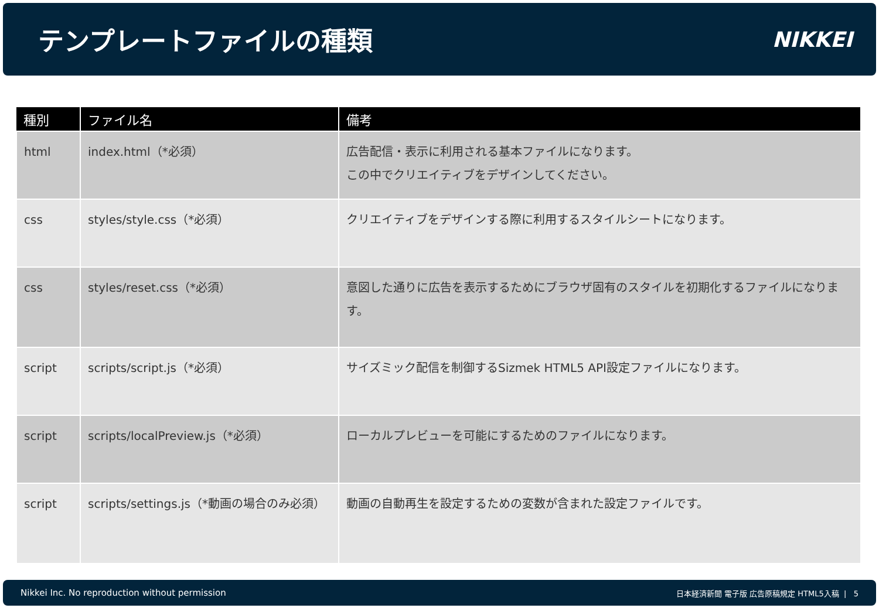テンプレートファイルの種類
NIKKEI
| 種別 | ファイル名 | 備考 |
| --- | --- | --- |
| html | index.html（*必須） | 広告配信・表示に利用される基本ファイルになります。 この中でクリエイティブをデザインしてください。 |
| css | styles/style.css（*必須） | クリエイティブをデザインする際に利用するスタイルシートになります。 |
| css | styles/reset.css（*必須） | 意図した通りに広告を表示するためにブラウザ固有のスタイルを初期化するファイルになります。 |
| script | scripts/script.js（*必須） | サイズミック配信を制御するSizmek HTML5 API設定ファイルになります。 |
| script | scripts/localPreview.js（*必須） | ローカルプレビューを可能にするためのファイルになります。 |
| script | scripts/settings.js（*動画の場合のみ必須） | 動画の自動再生を設定するための変数が含まれた設定ファイルです。 |
Nikkei Inc. No reproduction without permission 日本経済新聞 電子版 広告原稿規定 HTML5入稿 | 5